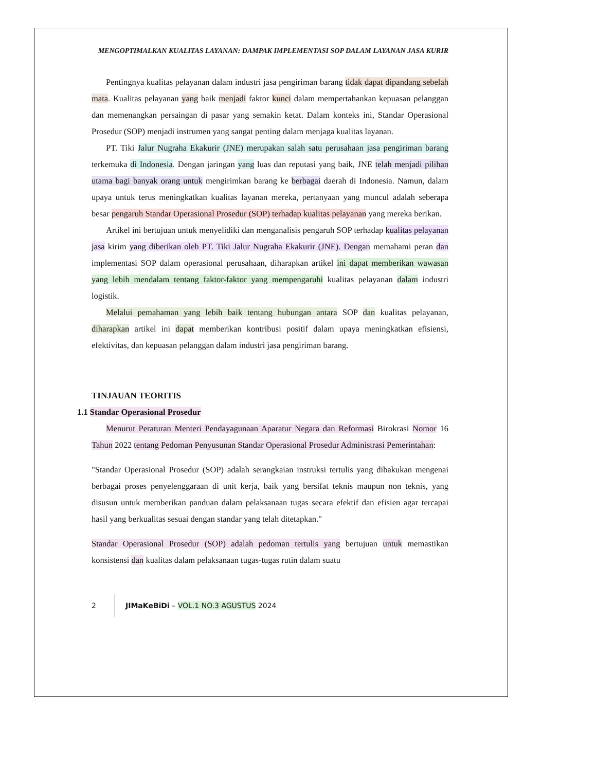MENGOPTIMALKAN KUALITAS LAYANAN: DAMPAK IMPLEMENTASI SOP DALAM LAYANAN JASA KURIR
Pentingnya kualitas pelayanan dalam industri jasa pengiriman barang tidak dapat dipandang sebelah mata. Kualitas pelayanan yang baik menjadi faktor kunci dalam mempertahankan kepuasan pelanggan dan memenangkan persaingan di pasar yang semakin ketat. Dalam konteks ini, Standar Operasional Prosedur (SOP) menjadi instrumen yang sangat penting dalam menjaga kualitas layanan.
PT. Tiki Jalur Nugraha Ekakurir (JNE) merupakan salah satu perusahaan jasa pengiriman barang terkemuka di Indonesia. Dengan jaringan yang luas dan reputasi yang baik, JNE telah menjadi pilihan utama bagi banyak orang untuk mengirimkan barang ke berbagai daerah di Indonesia. Namun, dalam upaya untuk terus meningkatkan kualitas layanan mereka, pertanyaan yang muncul adalah seberapa besar pengaruh Standar Operasional Prosedur (SOP) terhadap kualitas pelayanan yang mereka berikan.
Artikel ini bertujuan untuk menyelidiki dan menganalisis pengaruh SOP terhadap kualitas pelayanan jasa kirim yang diberikan oleh PT. Tiki Jalur Nugraha Ekakurir (JNE). Dengan memahami peran dan implementasi SOP dalam operasional perusahaan, diharapkan artikel ini dapat memberikan wawasan yang lebih mendalam tentang faktor-faktor yang mempengaruhi kualitas pelayanan dalam industri logistik.
Melalui pemahaman yang lebih baik tentang hubungan antara SOP dan kualitas pelayanan, diharapkan artikel ini dapat memberikan kontribusi positif dalam upaya meningkatkan efisiensi, efektivitas, dan kepuasan pelanggan dalam industri jasa pengiriman barang.
TINJAUAN TEORITIS
1.1 Standar Operasional Prosedur
Menurut Peraturan Menteri Pendayagunaan Aparatur Negara dan Reformasi Birokrasi Nomor 16 Tahun 2022 tentang Pedoman Penyusunan Standar Operasional Prosedur Administrasi Pemerintahan:
"Standar Operasional Prosedur (SOP) adalah serangkaian instruksi tertulis yang dibakukan mengenai berbagai proses penyelenggaraan di unit kerja, baik yang bersifat teknis maupun non teknis, yang disusun untuk memberikan panduan dalam pelaksanaan tugas secara efektif dan efisien agar tercapai hasil yang berkualitas sesuai dengan standar yang telah ditetapkan."
Standar Operasional Prosedur (SOP) adalah pedoman tertulis yang bertujuan untuk memastikan konsistensi dan kualitas dalam pelaksanaan tugas-tugas rutin dalam suatu
2 JIMaKeBiDi – VOL.1 NO.3 AGUSTUS 2024